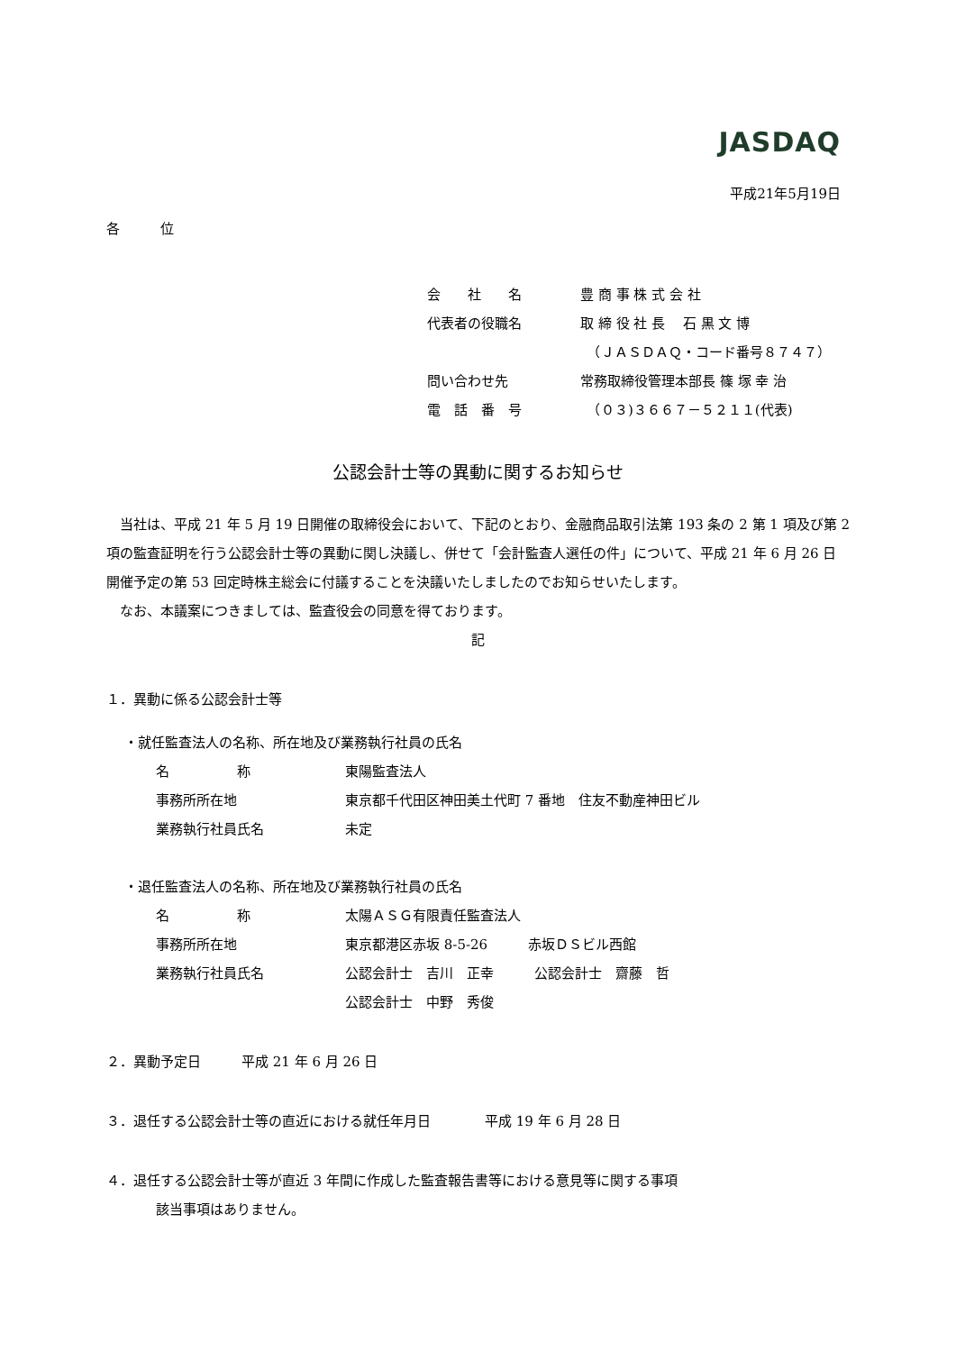JASDAQ
平成21年5月19日
各　　　位
会　　社　　名 豊 商 事 株 式 会 社
代表者の役職名 取 締 役 社 長　 石 黒 文 博
　（ＪＡＳＤＡＱ・コード番号８７４７）
問い合わせ先 常務取締役管理本部長 篠 塚 幸 治
電　話　番　号　（０３)３６６７－５２１１(代表)
公認会計士等の異動に関するお知らせ
　当社は、平成 21 年 5 月 19 日開催の取締役会において、下記のとおり、金融商品取引法第 193 条の 2 第 1 項及び第 2 項の監査証明を行う公認会計士等の異動に関し決議し、併せて「会計監査人選任の件」について、平成 21 年 6 月 26 日開催予定の第 53 回定時株主総会に付議することを決議いたしましたのでお知らせいたします。
　なお、本議案につきましては、監査役会の同意を得ております。
記
１．異動に係る公認会計士等
・就任監査法人の名称、所在地及び業務執行社員の氏名
名　　　　　称 東陽監査法人
事務所所在地 東京都千代田区神田美土代町 7 番地　住友不動産神田ビル
業務執行社員氏名 未定
・退任監査法人の名称、所在地及び業務執行社員の氏名
名　　　　　称 太陽ＡＳＧ有限責任監査法人
事務所所在地 東京都港区赤坂 8-5-26　　　赤坂ＤＳビル西館
業務執行社員氏名 公認会計士　吉川　正幸　　　公認会計士　齋藤　哲
公認会計士　中野　秀俊
２．異動予定日　　　平成 21 年 6 月 26 日
３．退任する公認会計士等の直近における就任年月日　　　　平成 19 年 6 月 28 日
４．退任する公認会計士等が直近 3 年間に作成した監査報告書等における意見等に関する事項
該当事項はありません。